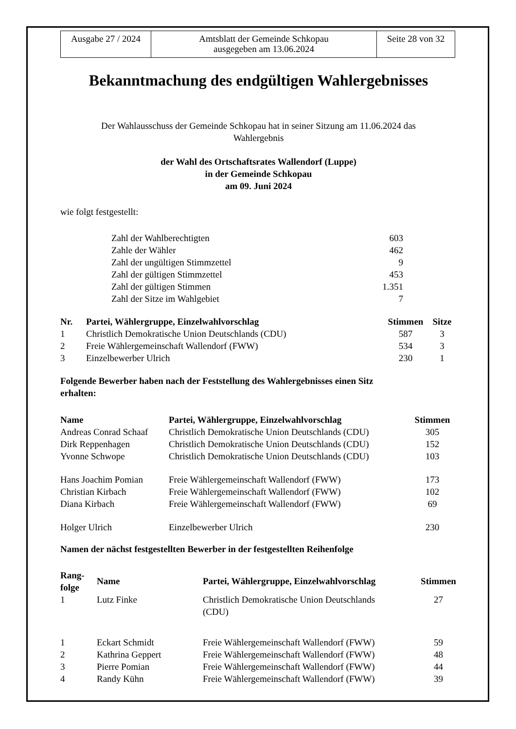| Ausgabe 27 / 2024 | Amtsblatt der Gemeinde Schkopau ausgegeben am 13.06.2024 | Seite 28 von 32 |
Bekanntmachung des endgültigen Wahlergebnisses
Der Wahlausschuss der Gemeinde Schkopau hat in seiner Sitzung am 11.06.2024 das
Wahlergebnis
der Wahl des Ortschaftsrates Wallendorf (Luppe)
in der Gemeinde Schkopau
am 09. Juni 2024
wie folgt festgestellt:
| Zahl der Wahlberechtigten | 603 |
| Zahle der Wähler | 462 |
| Zahl der ungültigen Stimmzettel | 9 |
| Zahl der gültigen Stimmzettel | 453 |
| Zahl der gültigen Stimmen | 1.351 |
| Zahl der Sitze im Wahlgebiet | 7 |
| Nr. | Partei, Wählergruppe, Einzelwahlvorschlag | Stimmen | Sitze |
| --- | --- | --- | --- |
| 1 | Christlich Demokratische Union Deutschlands (CDU) | 587 | 3 |
| 2 | Freie Wählergemeinschaft Wallendorf (FWW) | 534 | 3 |
| 3 | Einzelbewerber Ulrich | 230 | 1 |
Folgende Bewerber haben nach der Feststellung des Wahlergebnisses einen Sitz
erhalten:
| Name | Partei, Wählergruppe, Einzelwahlvorschlag | Stimmen |
| --- | --- | --- |
| Andreas Conrad Schaaf | Christlich Demokratische Union Deutschlands (CDU) | 305 |
| Dirk Reppenhagen | Christlich Demokratische Union Deutschlands (CDU) | 152 |
| Yvonne Schwope | Christlich Demokratische Union Deutschlands (CDU) | 103 |
| Hans Joachim Pomian | Freie Wählergemeinschaft Wallendorf (FWW) | 173 |
| Christian Kirbach | Freie Wählergemeinschaft Wallendorf (FWW) | 102 |
| Diana Kirbach | Freie Wählergemeinschaft Wallendorf (FWW) | 69 |
| Holger Ulrich | Einzelbewerber Ulrich | 230 |
Namen der nächst festgestellten Bewerber in der festgestellten Reihenfolge
| Rang- folge | Name | Partei, Wählergruppe, Einzelwahlvorschlag | Stimmen |
| --- | --- | --- | --- |
| 1 | Lutz Finke | Christlich Demokratische Union Deutschlands (CDU) | 27 |
| 1 | Eckart Schmidt | Freie Wählergemeinschaft Wallendorf (FWW) | 59 |
| 2 | Kathrina Geppert | Freie Wählergemeinschaft Wallendorf (FWW) | 48 |
| 3 | Pierre Pomian | Freie Wählergemeinschaft Wallendorf (FWW) | 44 |
| 4 | Randy Kühn | Freie Wählergemeinschaft Wallendorf (FWW) | 39 |